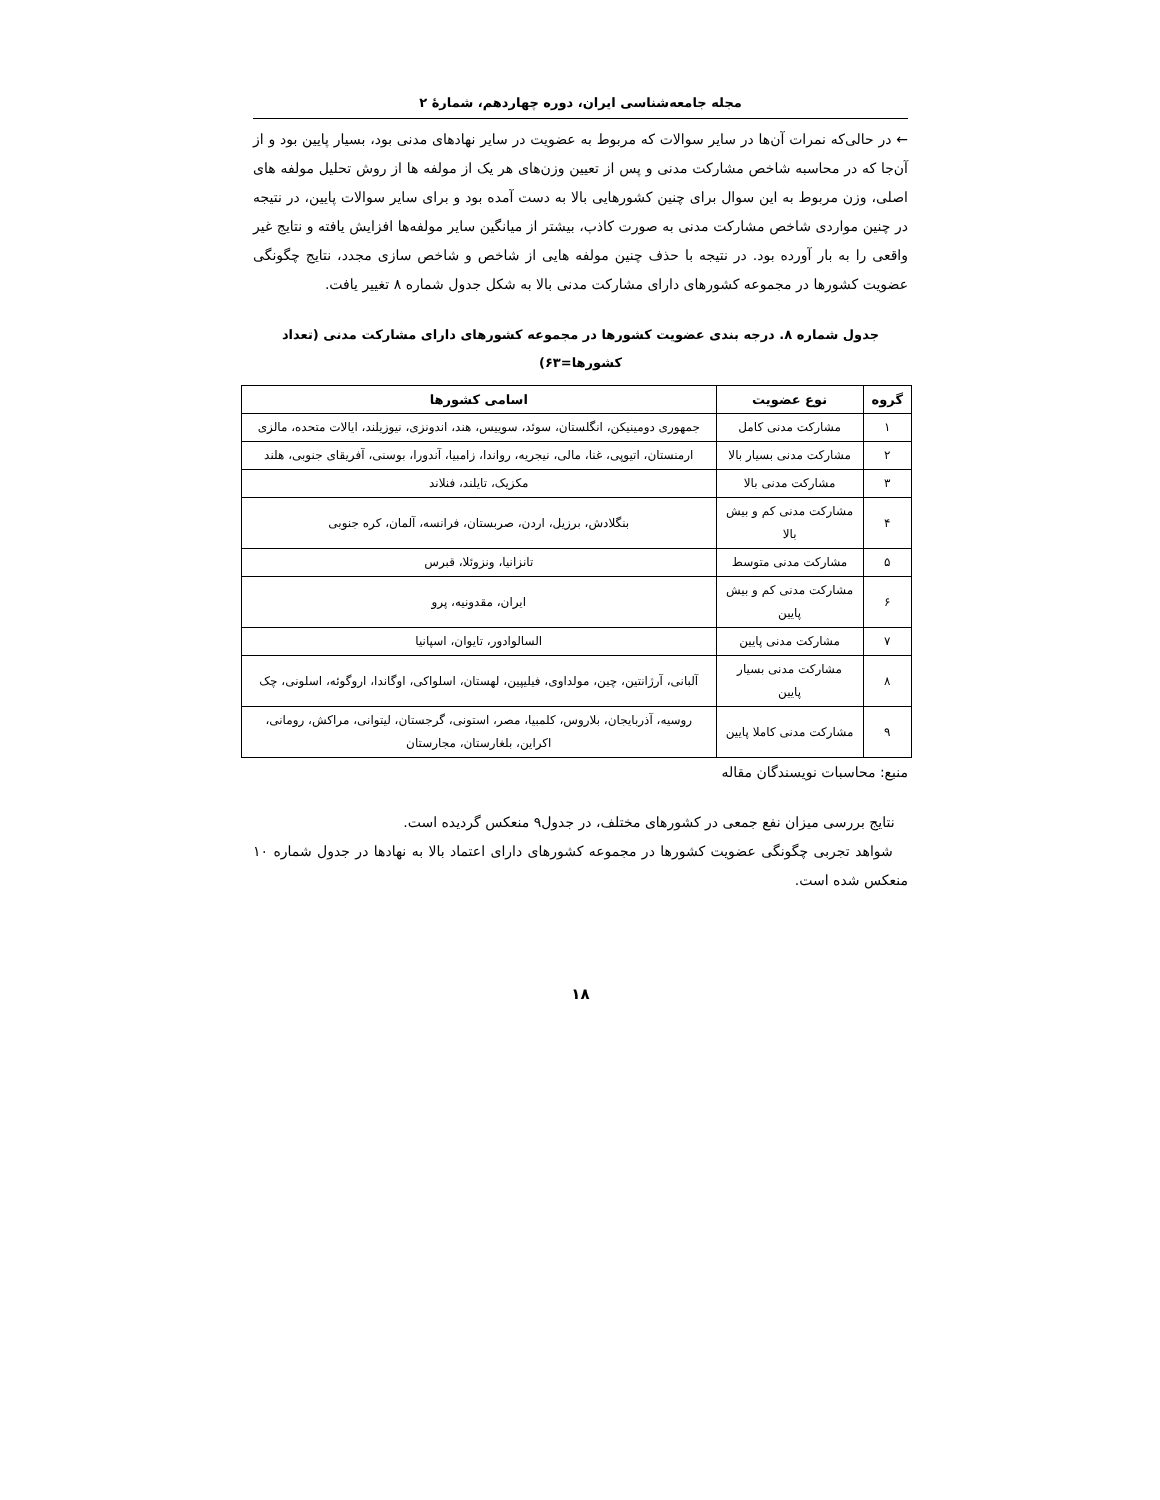مجله جامعه‌شناسی ایران، دوره چهاردهم، شمارهٔ ۲
← در حالی‌که نمرات آن‌ها در سایر سوالات که مربوط به عضویت در سایر نهادهای مدنی بود، بسیار پایین بود و از آن‌جا که در محاسبه شاخص مشارکت مدنی و پس از تعیین وزن‌های هر یک از مولفه ها از روش تحلیل مولفه های اصلی، وزن مربوط به این سوال برای چنین کشورهایی بالا به دست آمده بود و برای سایر سوالات پایین، در نتیجه در چنین مواردی شاخص مشارکت مدنی به صورت کاذب، بیشتر از میانگین سایر مولفه‌ها افزایش یافته و نتایج غیر واقعی را به بار آورده بود. در نتیجه با حذف چنین مولفه هایی از شاخص و شاخص سازی مجدد، نتایج چگونگی عضویت کشورها در مجموعه کشورهای دارای مشارکت مدنی بالا به شکل جدول شماره ۸ تغییر یافت.
جدول شماره ۸. درجه بندی عضویت کشورها در مجموعه کشورهای دارای مشارکت مدنی (تعداد کشورها=۶۳)
| گروه | نوع عضویت | اسامی کشورها |
| --- | --- | --- |
| ۱ | مشارکت مدنی کامل | جمهوری دومینیکن، انگلستان، سوئد، سوییس، هند، اندونزی، نیوزیلند، ایالات متحده، مالزی |
| ۲ | مشارکت مدنی بسیار بالا | ارمنستان، اتیوپی، غنا، مالی، نیجریه، رواندا، زامبیا، آندورا، بوسنی، آفریقای جنوبی، هلند |
| ۳ | مشارکت مدنی بالا | مکزیک، تایلند، فنلاند |
| ۴ | مشارکت مدنی کم و بیش بالا | بنگلادش، برزیل، اردن، صربستان، فرانسه، آلمان، کره جنوبی |
| ۵ | مشارکت مدنی متوسط | تانزانیا، ونزوئلا، قبرس |
| ۶ | مشارکت مدنی کم و بیش پایین | ایران، مقدونیه، پرو |
| ۷ | مشارکت مدنی پایین | السالوادور، تایوان، اسپانیا |
| ۸ | مشارکت مدنی بسیار پایین | آلبانی، آرژانتین، چین، مولداوی، فیلیپین، لهستان، اسلواکی، اوگاندا، اروگوئه، اسلونی، چک |
| ۹ | مشارکت مدنی کاملا پایین | روسیه، آذربایجان، بلاروس، کلمبیا، مصر، استونی، گرجستان، لیتوانی، مراکش، رومانی، اکراین، بلغارستان، مجارستان |
منبع: محاسبات نویسندگان مقاله
نتایج بررسی میزان نفع جمعی در کشورهای مختلف، در جدول۹ منعکس گردیده است.
شواهد تجربی چگونگی عضویت کشورها در مجموعه کشورهای دارای اعتماد بالا به نهادها در جدول شماره ۱۰ منعکس شده است.
۱۸